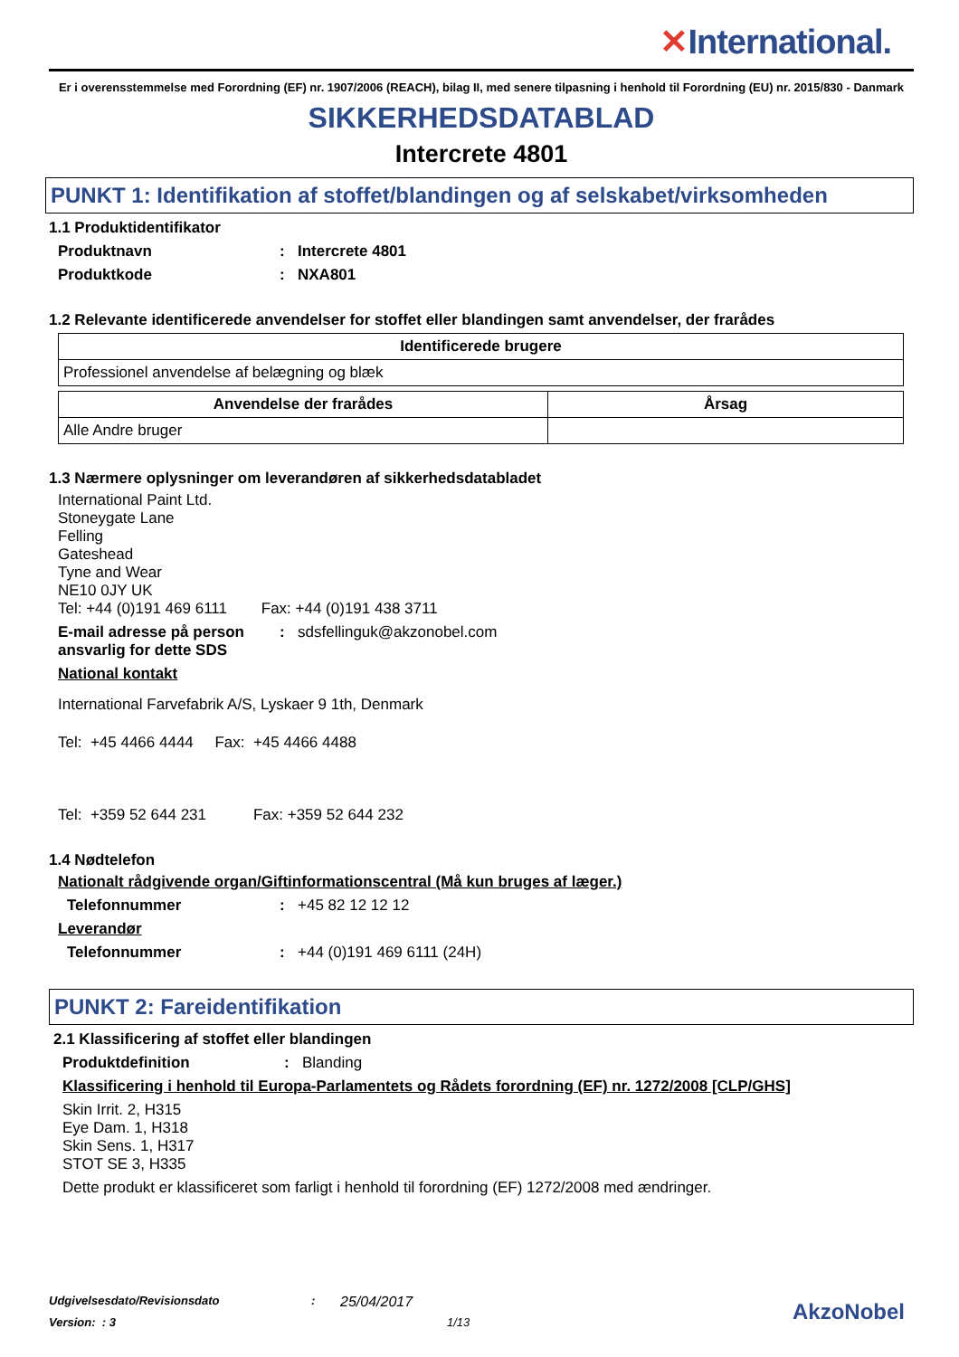✕International.
Er i overensstemmelse med Forordning (EF) nr. 1907/2006 (REACH), bilag II, med senere tilpasning i henhold til Forordning (EU) nr. 2015/830 - Danmark
SIKKERHEDSDATABLAD
Intercrete 4801
PUNKT 1: Identifikation af stoffet/blandingen og af selskabet/virksomheden
1.1 Produktidentifikator
Produktnavn : Intercrete 4801
Produktkode : NXA801
1.2 Relevante identificerede anvendelser for stoffet eller blandingen samt anvendelser, der frarådes
| Identificerede brugere |
| --- |
| Professionel anvendelse af belægning og blæk |
| Anvendelse der frarådes | Årsag |
| --- | --- |
| Alle Andre bruger | |
1.3 Nærmere oplysninger om leverandøren af sikkerhedsdatabladet
International Paint Ltd.
Stoneygate Lane
Felling
Gateshead
Tyne and Wear
NE10 0JY UK
Tel: +44 (0)191 469 6111 Fax: +44 (0)191 438 3711
E-mail adresse på person ansvarlig for dette SDS
: sdsfellinguk@akzonobel.com
National kontakt
International Farvefabrik A/S, Lyskaer 9 1th, Denmark
Tel: +45 4466 4444 Fax: +45 4466 4488
Tel: +359 52 644 231 Fax: +359 52 644 232
1.4 Nødtelefon
Nationalt rådgivende organ/Giftinformationscentral (Må kun bruges af læger.)
Telefonnummer : +45 82 12 12 12
Leverandør
Telefonnummer : +44 (0)191 469 6111 (24H)
PUNKT 2: Fareidentifikation
2.1 Klassificering af stoffet eller blandingen
Produktdefinition : Blanding
Klassificering i henhold til Europa-Parlamentets og Rådets forordning (EF) nr. 1272/2008 [CLP/GHS]
Skin Irrit. 2, H315
Eye Dam. 1, H318
Skin Sens. 1, H317
STOT SE 3, H335
Dette produkt er klassificeret som farligt i henhold til forordning (EF) 1272/2008 med ændringer.
Udgivelsesdato/Revisionsdato: 25/04/2017
Version: : 3 1/13
AkzoNobel